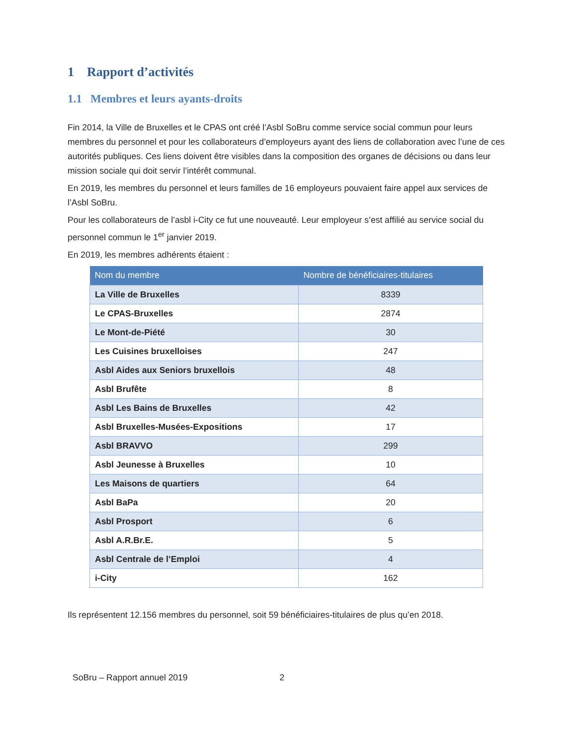1 Rapport d’activités
1.1 Membres et leurs ayants-droits
Fin 2014, la Ville de Bruxelles et le CPAS ont créé l’Asbl SoBru comme service social commun pour leurs membres du personnel et pour les collaborateurs d’employeurs ayant des liens de collaboration avec l’une de ces autorités publiques. Ces liens doivent être visibles dans la composition des organes de décisions ou dans leur mission sociale qui doit servir l’intérêt communal.
En 2019, les membres du personnel et leurs familles de 16 employeurs pouvaient faire appel aux services de l’Asbl SoBru.
Pour les collaborateurs de l’asbl i-City ce fut une nouveauté. Leur employeur s’est affilié au service social du personnel commun le 1<sup>er</sup> janvier 2019.
En 2019, les membres adhérents étaient :
| Nom du membre | Nombre de bénéficiaires-titulaires |
| --- | --- |
| La Ville de Bruxelles | 8339 |
| Le CPAS-Bruxelles | 2874 |
| Le Mont-de-Piété | 30 |
| Les Cuisines bruxelloises | 247 |
| Asbl Aides aux Seniors bruxellois | 48 |
| Asbl Brufête | 8 |
| Asbl Les Bains de Bruxelles | 42 |
| Asbl Bruxelles-Musées-Expositions | 17 |
| Asbl BRAVVO | 299 |
| Asbl Jeunesse à Bruxelles | 10 |
| Les Maisons de quartiers | 64 |
| Asbl BaPa | 20 |
| Asbl Prosport | 6 |
| Asbl A.R.Br.E. | 5 |
| Asbl Centrale de l’Emploi | 4 |
| i-City | 162 |
Ils représentent 12.156 membres du personnel, soit 59 bénéficiaires-titulaires de plus qu’en 2018.
SoBru – Rapport annuel 2019 2